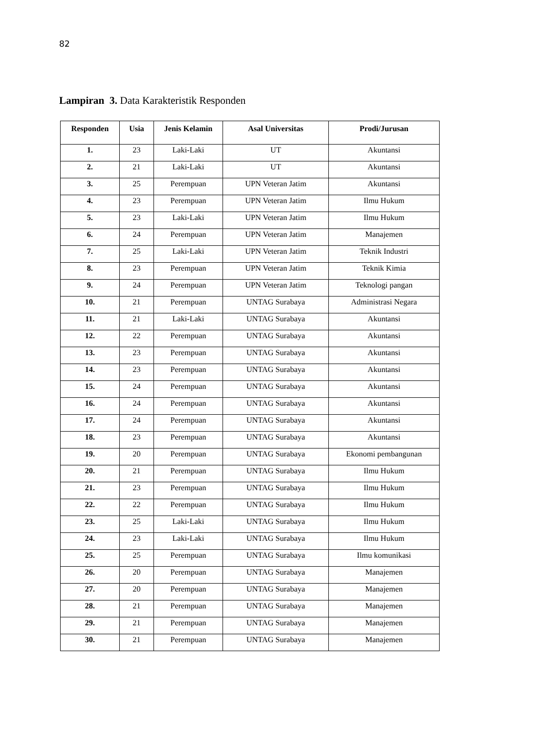82
Lampiran 3. Data Karakteristik Responden
| Responden | Usia | Jenis Kelamin | Asal Universitas | Prodi/Jurusan |
| --- | --- | --- | --- | --- |
| 1. | 23 | Laki-Laki | UT | Akuntansi |
| 2. | 21 | Laki-Laki | UT | Akuntansi |
| 3. | 25 | Perempuan | UPN Veteran Jatim | Akuntansi |
| 4. | 23 | Perempuan | UPN Veteran Jatim | Ilmu Hukum |
| 5. | 23 | Laki-Laki | UPN Veteran Jatim | Ilmu Hukum |
| 6. | 24 | Perempuan | UPN Veteran Jatim | Manajemen |
| 7. | 25 | Laki-Laki | UPN Veteran Jatim | Teknik Industri |
| 8. | 23 | Perempuan | UPN Veteran Jatim | Teknik Kimia |
| 9. | 24 | Perempuan | UPN Veteran Jatim | Teknologi pangan |
| 10. | 21 | Perempuan | UNTAG Surabaya | Administrasi Negara |
| 11. | 21 | Laki-Laki | UNTAG Surabaya | Akuntansi |
| 12. | 22 | Perempuan | UNTAG Surabaya | Akuntansi |
| 13. | 23 | Perempuan | UNTAG Surabaya | Akuntansi |
| 14. | 23 | Perempuan | UNTAG Surabaya | Akuntansi |
| 15. | 24 | Perempuan | UNTAG Surabaya | Akuntansi |
| 16. | 24 | Perempuan | UNTAG Surabaya | Akuntansi |
| 17. | 24 | Perempuan | UNTAG Surabaya | Akuntansi |
| 18. | 23 | Perempuan | UNTAG Surabaya | Akuntansi |
| 19. | 20 | Perempuan | UNTAG Surabaya | Ekonomi pembangunan |
| 20. | 21 | Perempuan | UNTAG Surabaya | Ilmu Hukum |
| 21. | 23 | Perempuan | UNTAG Surabaya | Ilmu Hukum |
| 22. | 22 | Perempuan | UNTAG Surabaya | Ilmu Hukum |
| 23. | 25 | Laki-Laki | UNTAG Surabaya | Ilmu Hukum |
| 24. | 23 | Laki-Laki | UNTAG Surabaya | Ilmu Hukum |
| 25. | 25 | Perempuan | UNTAG Surabaya | Ilmu komunikasi |
| 26. | 20 | Perempuan | UNTAG Surabaya | Manajemen |
| 27. | 20 | Perempuan | UNTAG Surabaya | Manajemen |
| 28. | 21 | Perempuan | UNTAG Surabaya | Manajemen |
| 29. | 21 | Perempuan | UNTAG Surabaya | Manajemen |
| 30. | 21 | Perempuan | UNTAG Surabaya | Manajemen |